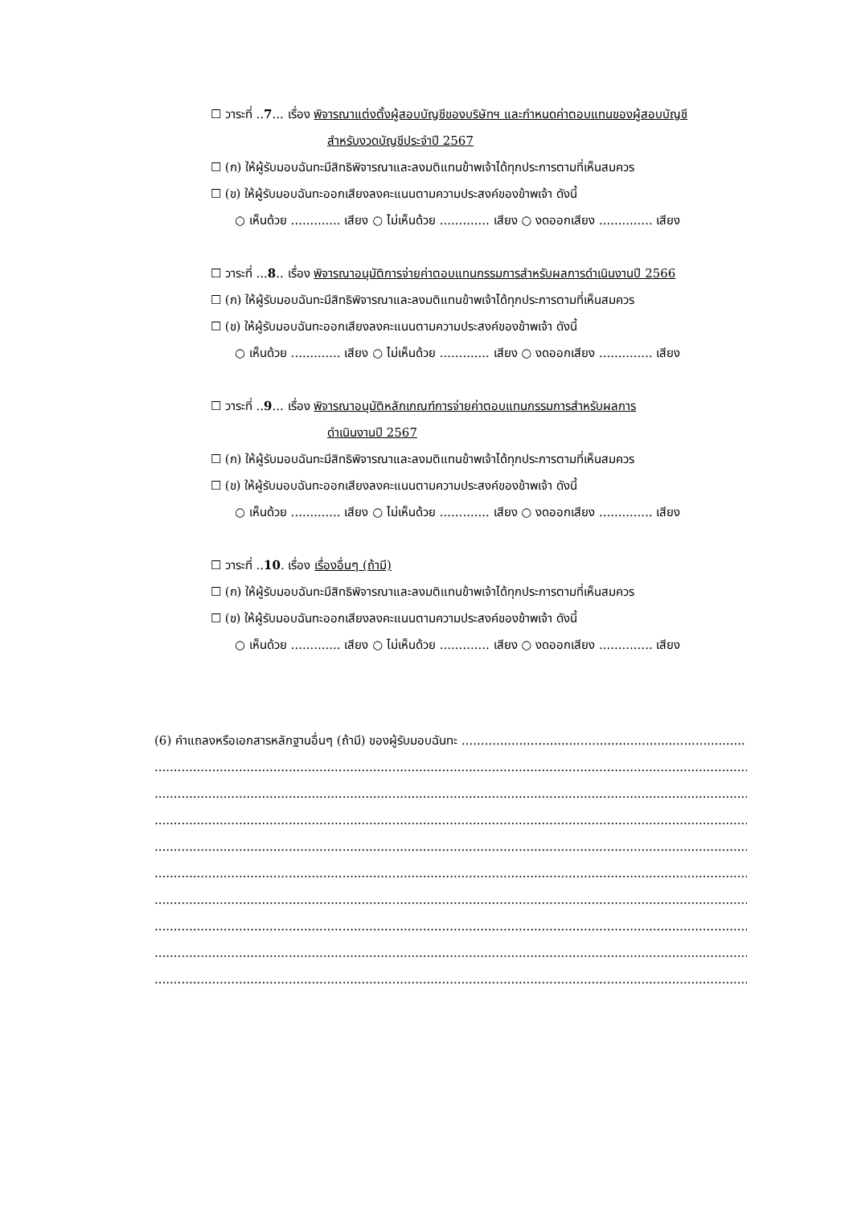☐ วาระที่ ..7... เรื่อง พิจารณาแต่งตั้งผู้สอบบัญชีของบริษัทฯ และกำหนดค่าตอบแทนของผู้สอบบัญชี
สำหรับงวดบัญชีประจำปี 2567
☐ (ก) ให้ผู้รับมอบฉันทะมีสิทธิพิจารณาและลงมติแทนข้าพเจ้าได้ทุกประการตามที่เห็นสมควร
☐ (ข) ให้ผู้รับมอบฉันทะออกเสียงลงคะแนนตามความประสงค์ของข้าพเจ้า ดังนี้
○ เห็นด้วย ............. เสียง ○ ไม่เห็นด้วย ............. เสียง ○ งดออกเสียง .............. เสียง
☐ วาระที่ ...8.. เรื่อง พิจารณาอนุมัติการจ่ายค่าตอบแทนกรรมการสำหรับผลการดำเนินงานปี 2566
☐ (ก) ให้ผู้รับมอบฉันทะมีสิทธิพิจารณาและลงมติแทนข้าพเจ้าได้ทุกประการตามที่เห็นสมควร
☐ (ข) ให้ผู้รับมอบฉันทะออกเสียงลงคะแนนตามความประสงค์ของข้าพเจ้า ดังนี้
○ เห็นด้วย ............. เสียง ○ ไม่เห็นด้วย ............. เสียง ○ งดออกเสียง .............. เสียง
☐ วาระที่ ..9... เรื่อง พิจารณาอนุมัติหลักเกณฑ์การจ่ายค่าตอบแทนกรรมการสำหรับผลการ
ดำเนินงานปี 2567
☐ (ก) ให้ผู้รับมอบฉันทะมีสิทธิพิจารณาและลงมติแทนข้าพเจ้าได้ทุกประการตามที่เห็นสมควร
☐ (ข) ให้ผู้รับมอบฉันทะออกเสียงลงคะแนนตามความประสงค์ของข้าพเจ้า ดังนี้
○ เห็นด้วย ............. เสียง ○ ไม่เห็นด้วย ............. เสียง ○ งดออกเสียง .............. เสียง
☐ วาระที่ ..10. เรื่อง เรื่องอื่นๆ (ถ้ามี)
☐ (ก) ให้ผู้รับมอบฉันทะมีสิทธิพิจารณาและลงมติแทนข้าพเจ้าได้ทุกประการตามที่เห็นสมควร
☐ (ข) ให้ผู้รับมอบฉันทะออกเสียงลงคะแนนตามความประสงค์ของข้าพเจ้า ดังนี้
○ เห็นด้วย ............. เสียง ○ ไม่เห็นด้วย ............. เสียง ○ งดออกเสียง .............. เสียง
(6) คำแถลงหรือเอกสารหลักฐานอื่นๆ (ถ้ามี) ของผู้รับมอบฉันทะ ..........................................................................
........................................................................................................................................................................
........................................................................................................................................................................
........................................................................................................................................................................
........................................................................................................................................................................
........................................................................................................................................................................
........................................................................................................................................................................
........................................................................................................................................................................
........................................................................................................................................................................
........................................................................................................................................................................